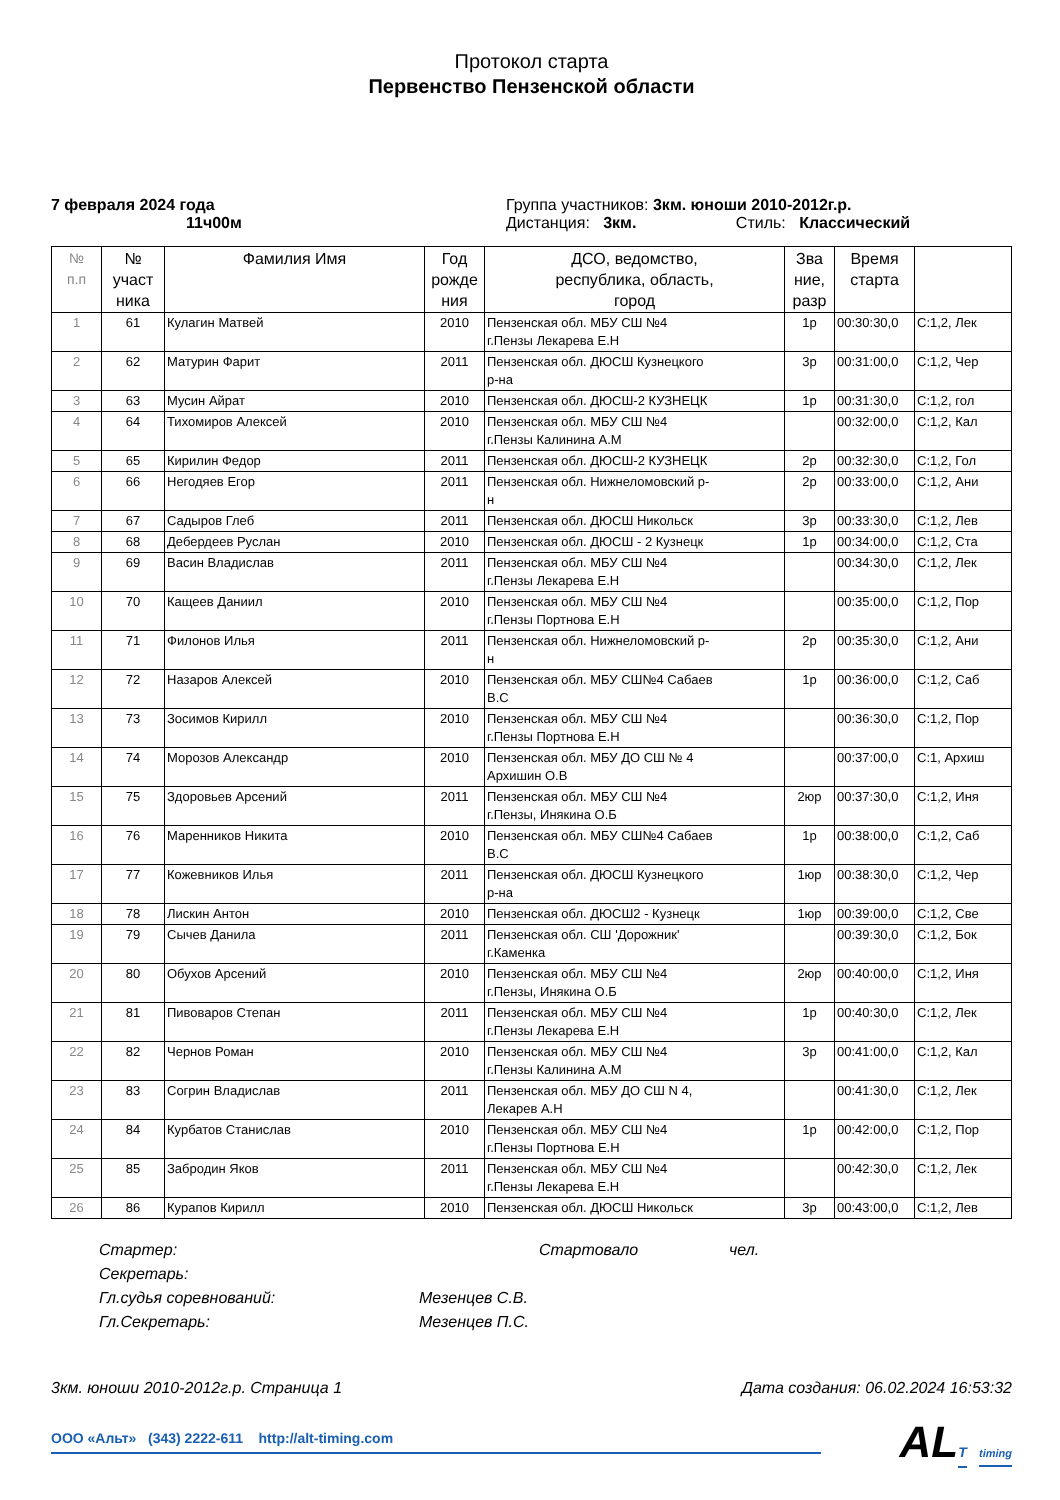Протокол старта
Первенство Пензенской области
7 февраля 2024 года
11ч00м
Группа участников: 3км. юноши 2010-2012г.р.
Дистанция: 3км. Стиль: Классический
| № п.п | № участ ника | Фамилия Имя | Год рожде ния | ДСО, ведомство, республика, область, город | Зва ние, разр | Время старта | |
| --- | --- | --- | --- | --- | --- | --- | --- |
| 1 | 61 | Кулагин Матвей | 2010 | Пензенская обл. МБУ СШ №4 г.Пензы Лекарева Е.Н | 1р | 00:30:30,0 | С:1,2, Лек |
| 2 | 62 | Матурин Фарит | 2011 | Пензенская обл. ДЮСШ Кузнецкого р-на | 3р | 00:31:00,0 | С:1,2, Чер |
| 3 | 63 | Мусин Айрат | 2010 | Пензенская обл. ДЮСШ-2 КУЗНЕЦК | 1р | 00:31:30,0 | С:1,2, гол |
| 4 | 64 | Тихомиров Алексей | 2010 | Пензенская обл. МБУ СШ №4 г.Пензы Калинина А.М | | 00:32:00,0 | С:1,2, Кал |
| 5 | 65 | Кирилин Федор | 2011 | Пензенская обл. ДЮСШ-2 КУЗНЕЦК | 2р | 00:32:30,0 | С:1,2, Гол |
| 6 | 66 | Негодяев Егор | 2011 | Пензенская обл. Нижнеломовский р- н | 2р | 00:33:00,0 | С:1,2, Ани |
| 7 | 67 | Садыров Глеб | 2011 | Пензенская обл. ДЮСШ Никольск | 3р | 00:33:30,0 | С:1,2, Лев |
| 8 | 68 | Дебердеев Руслан | 2010 | Пензенская обл. ДЮСШ - 2 Кузнецк | 1р | 00:34:00,0 | С:1,2, Ста |
| 9 | 69 | Васин Владислав | 2011 | Пензенская обл. МБУ СШ №4 г.Пензы Лекарева Е.Н | | 00:34:30,0 | С:1,2, Лек |
| 10 | 70 | Кащеев Даниил | 2010 | Пензенская обл. МБУ СШ №4 г.Пензы Портнова Е.Н | | 00:35:00,0 | С:1,2, Пор |
| 11 | 71 | Филонов Илья | 2011 | Пензенская обл. Нижнеломовский р- н | 2р | 00:35:30,0 | С:1,2, Ани |
| 12 | 72 | Назаров Алексей | 2010 | Пензенская обл. МБУ СШ№4 Сабаев В.С | 1р | 00:36:00,0 | С:1,2, Саб |
| 13 | 73 | Зосимов Кирилл | 2010 | Пензенская обл. МБУ СШ №4 г.Пензы Портнова Е.Н | | 00:36:30,0 | С:1,2, Пор |
| 14 | 74 | Морозов Александр | 2010 | Пензенская обл. МБУ ДО СШ № 4 Архишин О.В | | 00:37:00,0 | С:1, Архиш |
| 15 | 75 | Здоровьев Арсений | 2011 | Пензенская обл. МБУ СШ №4 г.Пензы, Инякина О.Б | 2юр | 00:37:30,0 | С:1,2, Иня |
| 16 | 76 | Маренников Никита | 2010 | Пензенская обл. МБУ СШ№4 Сабаев В.С | 1р | 00:38:00,0 | С:1,2, Саб |
| 17 | 77 | Кожевников Илья | 2011 | Пензенская обл. ДЮСШ Кузнецкого р-на | 1юр | 00:38:30,0 | С:1,2, Чер |
| 18 | 78 | Лискин Антон | 2010 | Пензенская обл. ДЮСШ2 - Кузнецк | 1юр | 00:39:00,0 | С:1,2, Све |
| 19 | 79 | Сычев Данила | 2011 | Пензенская обл. СШ 'Дорожник' г.Каменка | | 00:39:30,0 | С:1,2, Бок |
| 20 | 80 | Обухов Арсений | 2010 | Пензенская обл. МБУ СШ №4 г.Пензы, Инякина О.Б | 2юр | 00:40:00,0 | С:1,2, Иня |
| 21 | 81 | Пивоваров Степан | 2011 | Пензенская обл. МБУ СШ №4 г.Пензы Лекарева Е.Н | 1р | 00:40:30,0 | С:1,2, Лек |
| 22 | 82 | Чернов Роман | 2010 | Пензенская обл. МБУ СШ №4 г.Пензы Калинина А.М | 3р | 00:41:00,0 | С:1,2, Кал |
| 23 | 83 | Согрин Владислав | 2011 | Пензенская обл. МБУ ДО СШ N 4, Лекарев А.Н | | 00:41:30,0 | С:1,2, Лек |
| 24 | 84 | Курбатов Станислав | 2010 | Пензенская обл. МБУ СШ №4 г.Пензы Портнова Е.Н | 1р | 00:42:00,0 | С:1,2, Пор |
| 25 | 85 | Забродин Яков | 2011 | Пензенская обл. МБУ СШ №4 г.Пензы Лекарева Е.Н | | 00:42:30,0 | С:1,2, Лек |
| 26 | 86 | Курапов Кирилл | 2010 | Пензенская обл. ДЮСШ Никольск | 3р | 00:43:00,0 | С:1,2, Лев |
Стартер: Стартовало чел.
Секретарь:
Гл.судья соревнований: Мезенцев С.В.
Гл.Секретарь: Мезенцев П.С.
3км. юноши 2010-2012г.р. Страница 1 Дата создания: 06.02.2024 16:53:32
ООО «Альт» (343) 2222-611 http://alt-timing.com
ALT timing